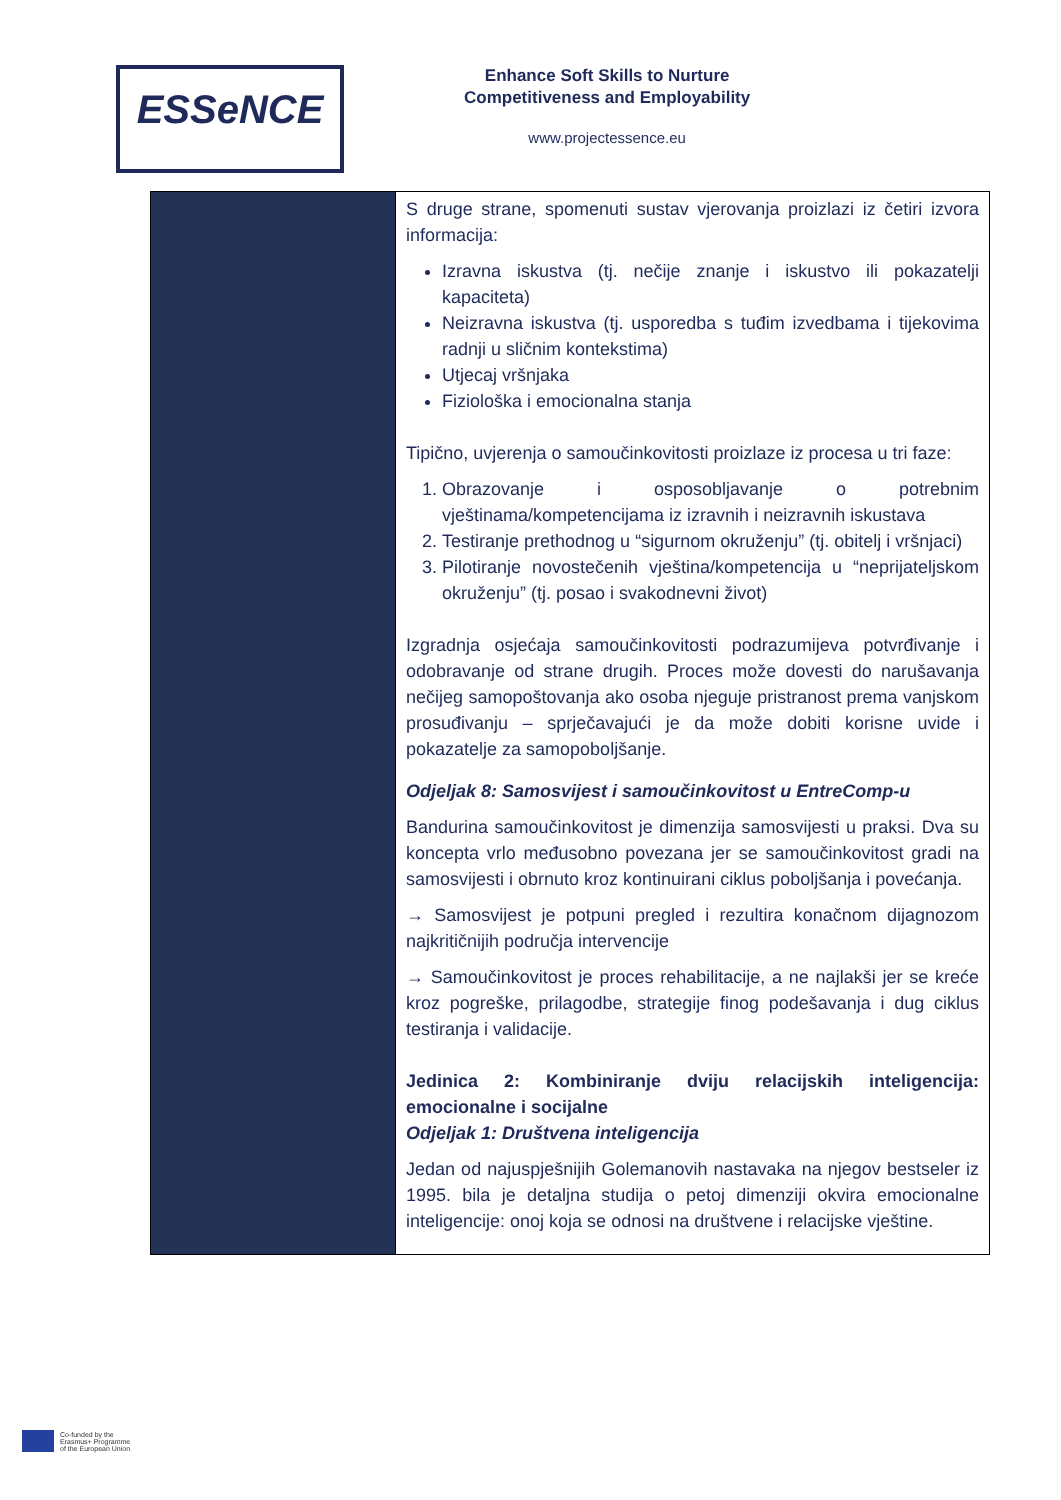ESSeNCE
Enhance Soft Skills to Nurture
Competitiveness and Employability
www.projectessence.eu
| | S druge strane, spomenuti sustav vjerovanja proizlazi iz četiri izvora informacija: Izravna iskustva (tj. nečije znanje i iskustvo ili pokazatelji kapaciteta) Neizravna iskustva (tj. usporedba s tuđim izvedbama i tijekovima radnji u sličnim kontekstima) Utjecaj vršnjaka Fiziološka i emocionalna stanja Tipično, uvjerenja o samoučinkovitosti proizlaze iz procesa u tri faze: 1. Obrazovanje i osposobljavanje o potrebnim vještinama/kompetencijama iz izravnih i neizravnih iskustava 2. Testiranje prethodnog u “sigurnom okruženju” (tj. obitelj i vršnjaci) 3. Pilotiranje novostečenih vještina/kompetencija u “neprijateljskom okruženju” (tj. posao i svakodnevni život) Izgradnja osjećaja samoučinkovitosti podrazumijeva potvrđivanje i odobravanje od strane drugih. Proces može dovesti do narušavanja nečijeg samopoštovanja ako osoba njeguje pristranost prema vanjskom prosuđivanju – sprječavajući je da može dobiti korisne uvide i pokazatelje za samopoboljšanje. Odjeljak 8: Samosvijest i samoučinkovitost u EntreComp-u Bandurina samoučinkovitost je dimenzija samosvijesti u praksi. Dva su koncepta vrlo međusobno povezana jer se samoučinkovitost gradi na samosvijesti i obrnuto kroz kontinuirani ciklus poboljšanja i povećanja. → Samosvijest je potpuni pregled i rezultira konačnom dijagnozom najkritičnijih područja intervencije → Samoučinkovitost je proces rehabilitacije, a ne najlakši jer se kreće kroz pogreške, prilagodbe, strategije finog podešavanja i dug ciklus testiranja i validacije. Jedinica 2: Kombiniranje dviju relacijskih inteligencija: emocionalne i socijalne Odjeljak 1: Društvena inteligencija Jedan od najuspješnijih Golemanovih nastavaka na njegov bestseler iz 1995. bila je detaljna studija o petoj dimenziji okvira emocionalne inteligencije: onoj koja se odnosi na društvene i relacijske vještine. |
Co-funded by the
Erasmus+ Programme
of the European Union